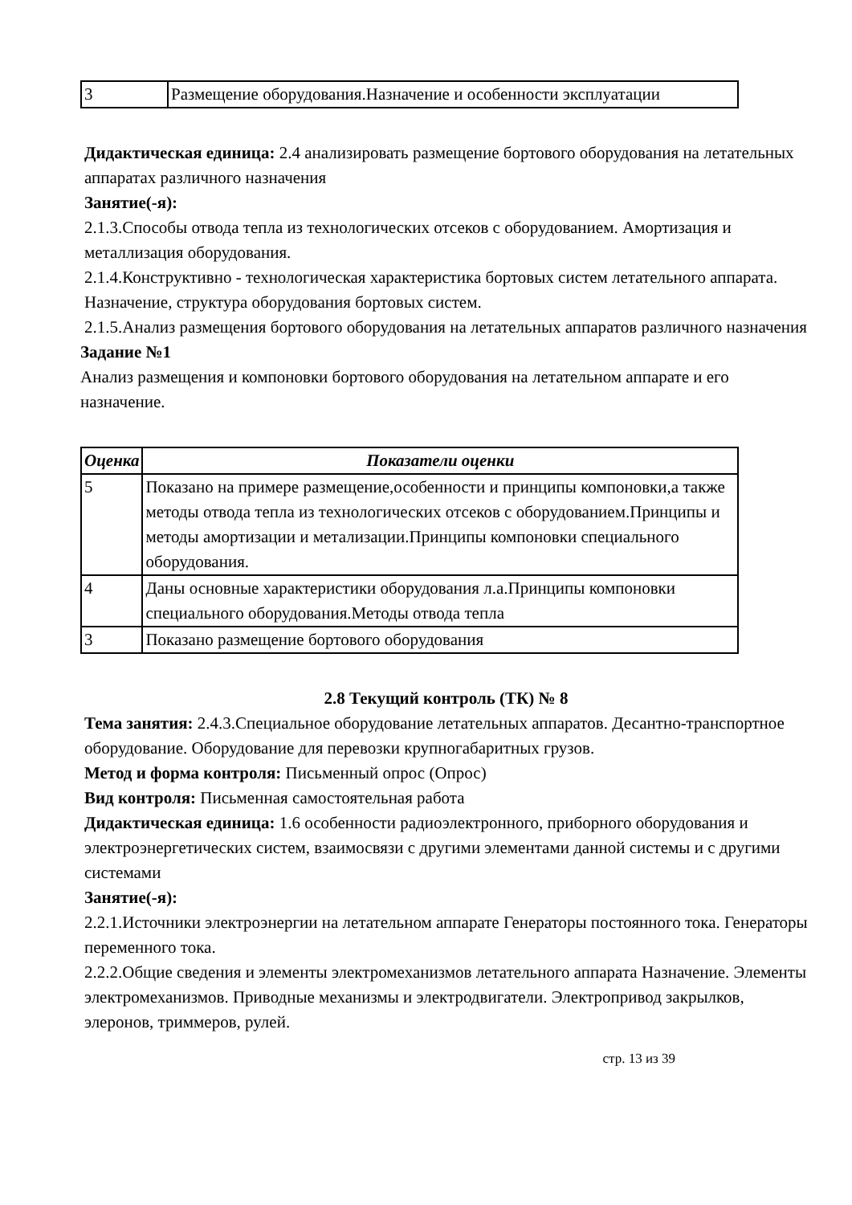| 3 | Размещение оборудования.Назначение и особенности эксплуатации |
Дидактическая единица: 2.4 анализировать размещение бортового оборудования на летательных аппаратах различного назначения
Занятие(-я):
2.1.3.Способы отвода тепла из технологических отсеков с оборудованием. Амортизация и металлизация оборудования.
2.1.4.Конструктивно - технологическая характеристика бортовых систем летательного аппарата. Назначение, структура оборудования бортовых систем.
2.1.5.Анализ размещения бортового оборудования на летательных аппаратов различного назначения
Задание №1
Анализ размещения и компоновки бортового оборудования на летательном аппарате и его назначение.
| Оценка | Показатели оценки |
| --- | --- |
| 5 | Показано на примере размещение,особенности и принципы компоновки,а также методы отвода тепла из технологических отсеков с оборудованием.Принципы и методы амортизации и метализации.Принципы компоновки специального оборудования. |
| 4 | Даны основные характеристики оборудования л.а.Принципы компоновки специального оборудования.Методы отвода тепла |
| 3 | Показано размещение бортового оборудования |
2.8 Текущий контроль (ТК) № 8
Тема занятия: 2.4.3.Специальное оборудование летательных аппаратов. Десантно-транспортное оборудование. Оборудование для перевозки крупногабаритных грузов.
Метод и форма контроля: Письменный опрос (Опрос)
Вид контроля: Письменная самостоятельная работа
Дидактическая единица: 1.6 особенности радиоэлектронного, приборного оборудования и электроэнергетических систем, взаимосвязи с другими элементами данной системы и с другими системами
Занятие(-я):
2.2.1.Источники электроэнергии на летательном аппарате Генераторы постоянного тока. Генераторы переменного тока.
2.2.2.Общие сведения и элементы электромеханизмов летательного аппарата Назначение. Элементы электромеханизмов. Приводные механизмы и электродвигатели. Электропривод закрылков, элеронов, триммеров, рулей.
стр. 13 из 39